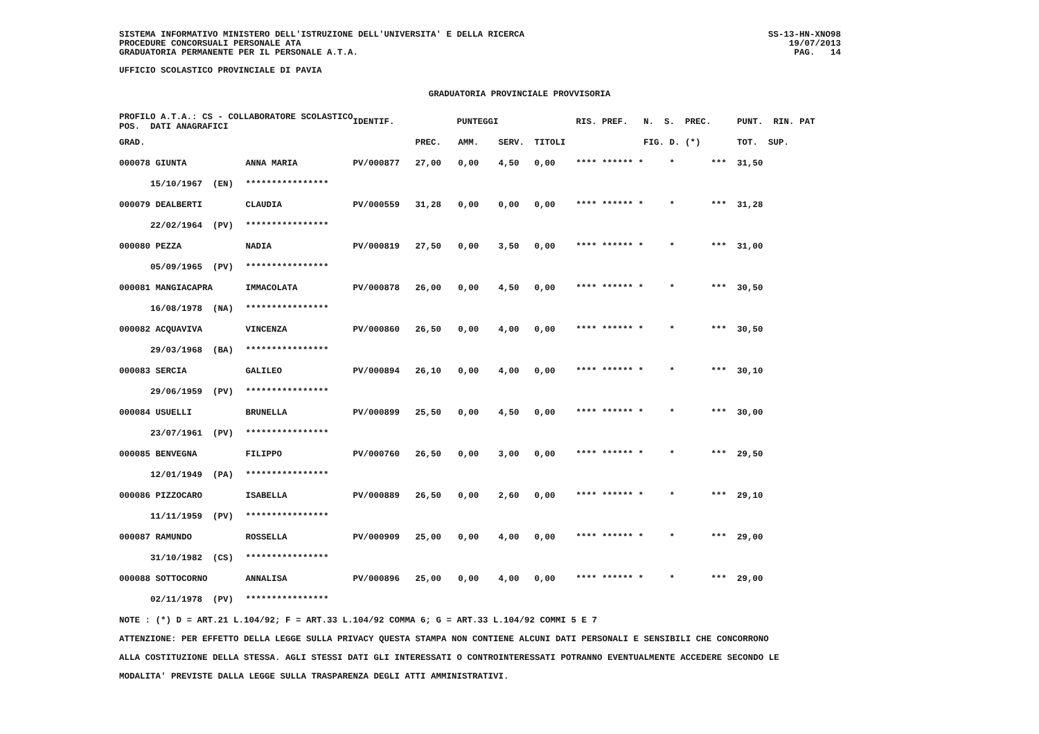SISTEMA INFORMATIVO MINISTERO DELL'ISTRUZIONE DELL'UNIVERSITA' E DELLA RICERCA
PROCEDURE CONCORSUALI PERSONALE ATA
GRADUATORIA PERMANENTE PER IL PERSONALE A.T.A.
UFFICIO SCOLASTICO PROVINCIALE DI PAVIA
SS-13-HN-XNO98
19/07/2013
PAG. 14
GRADUATORIA PROVINCIALE PROVVISORIA
| PROFILO A.T.A.: CS - COLLABORATORE SCOLASTICO POS. DATI ANAGRAFICI | | | IDENTIF. | PUNTEGGI | | | | RIS. PREF. N. S. | | PREC. | PUNT. RIN. PAT | |
| GRAD. | | | | PREC. | AMM. | SERV. | TITOLI | | FIG. D. | (*) | TOT. | SUP. |
| 000078 GIUNTA | | ANNA MARIA | PV/000877 | 27,00 | 0,00 | 4,50 | 0,00 | **** ****** * | * | *** | 31,50 | |
| 15/10/1967 (EN) | | **************** | | | | | | | | | | |
| 000079 DEALBERTI | | CLAUDIA | PV/000559 | 31,28 | 0,00 | 0,00 | 0,00 | **** ****** * | * | *** | 31,28 | |
| 22/02/1964 (PV) | | **************** | | | | | | | | | | |
| 000080 PEZZA | | NADIA | PV/000819 | 27,50 | 0,00 | 3,50 | 0,00 | **** ****** * | * | *** | 31,00 | |
| 05/09/1965 (PV) | | **************** | | | | | | | | | | |
| 000081 MANGIACAPRA | | IMMACOLATA | PV/000878 | 26,00 | 0,00 | 4,50 | 0,00 | **** ****** * | * | *** | 30,50 | |
| 16/08/1978 (NA) | | **************** | | | | | | | | | | |
| 000082 ACQUAVIVA | | VINCENZA | PV/000860 | 26,50 | 0,00 | 4,00 | 0,00 | **** ****** * | * | *** | 30,50 | |
| 29/03/1968 (BA) | | **************** | | | | | | | | | | |
| 000083 SERCIA | | GALILEO | PV/000894 | 26,10 | 0,00 | 4,00 | 0,00 | **** ****** * | * | *** | 30,10 | |
| 29/06/1959 (PV) | | **************** | | | | | | | | | | |
| 000084 USUELLI | | BRUNELLA | PV/000899 | 25,50 | 0,00 | 4,50 | 0,00 | **** ****** * | * | *** | 30,00 | |
| 23/07/1961 (PV) | | **************** | | | | | | | | | | |
| 000085 BENVEGNA | | FILIPPO | PV/000760 | 26,50 | 0,00 | 3,00 | 0,00 | **** ****** * | * | *** | 29,50 | |
| 12/01/1949 (PA) | | **************** | | | | | | | | | | |
| 000086 PIZZOCARO | | ISABELLA | PV/000889 | 26,50 | 0,00 | 2,60 | 0,00 | **** ****** * | * | *** | 29,10 | |
| 11/11/1959 (PV) | | **************** | | | | | | | | | | |
| 000087 RAMUNDO | | ROSSELLA | PV/000909 | 25,00 | 0,00 | 4,00 | 0,00 | **** ****** * | * | *** | 29,00 | |
| 31/10/1982 (CS) | | **************** | | | | | | | | | | |
| 000088 SOTTOCORNO | | ANNALISA | PV/000896 | 25,00 | 0,00 | 4,00 | 0,00 | **** ****** * | * | *** | 29,00 | |
| 02/11/1978 (PV) | | **************** | | | | | | | | | | |
NOTE : (*) D = ART.21 L.104/92; F = ART.33 L.104/92 COMMA 6; G = ART.33 L.104/92 COMMI 5 E 7
ATTENZIONE: PER EFFETTO DELLA LEGGE SULLA PRIVACY QUESTA STAMPA NON CONTIENE ALCUNI DATI PERSONALI E SENSIBILI CHE CONCORRONO
ALLA COSTITUZIONE DELLA STESSA. AGLI STESSI DATI GLI INTERESSATI O CONTROINTERESSATI POTRANNO EVENTUALMENTE ACCEDERE SECONDO LE
MODALITA' PREVISTE DALLA LEGGE SULLA TRASPARENZA DEGLI ATTI AMMINISTRATIVI.